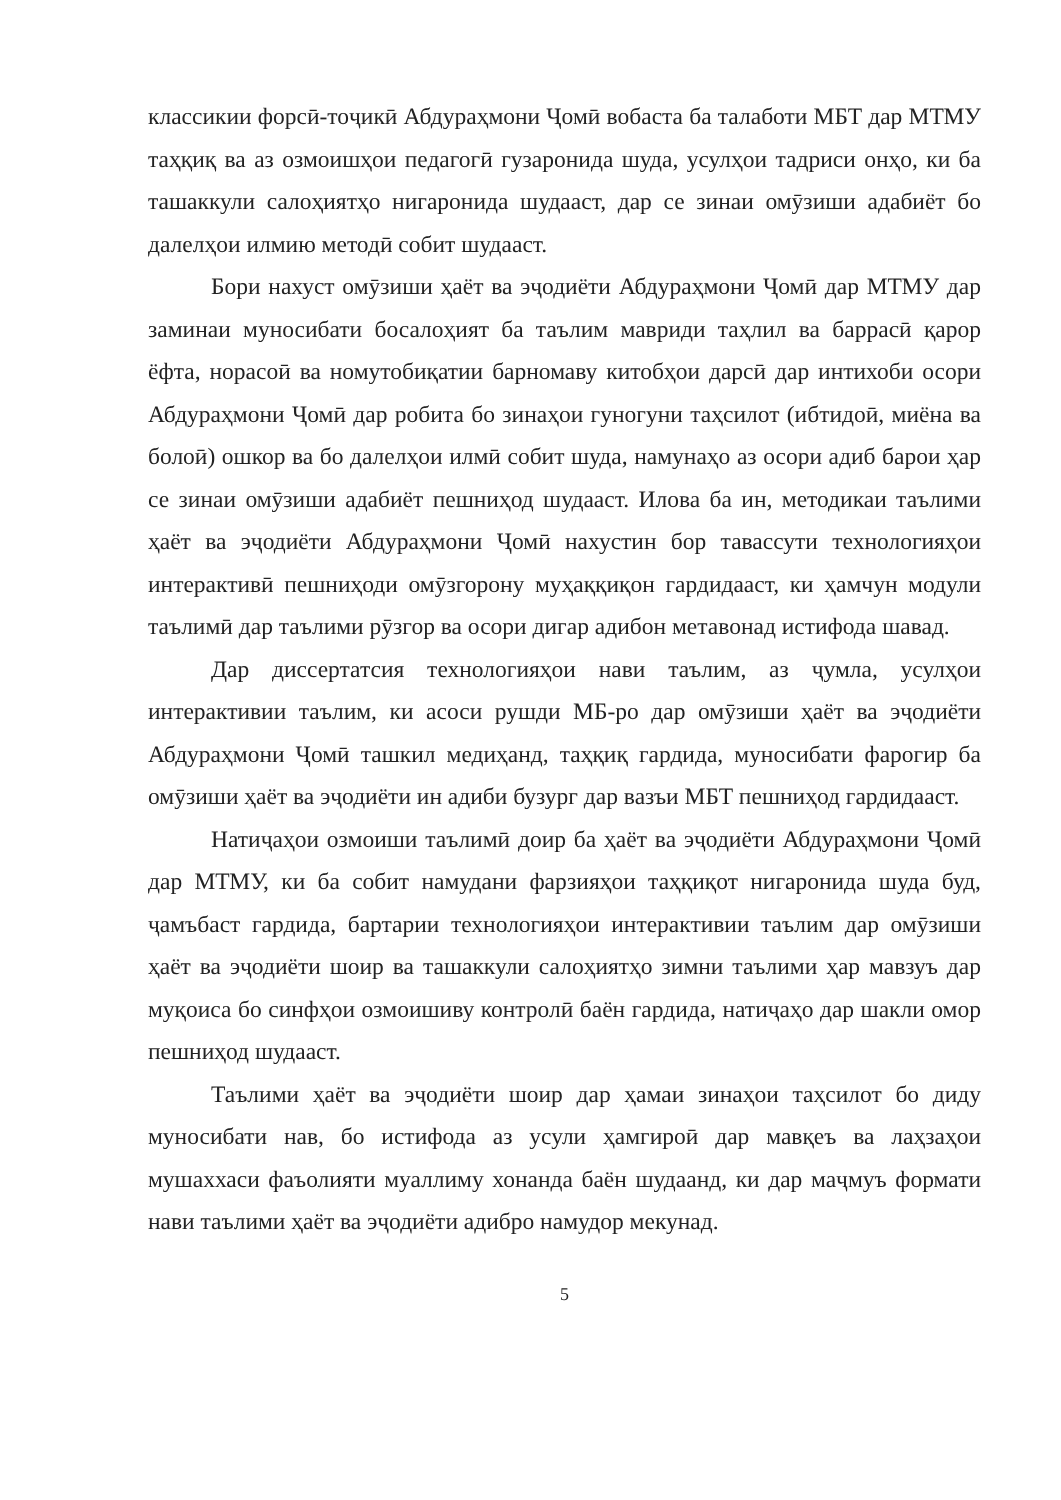классикии форсӣ-тоҷикӣ Абдураҳмони Ҷомӣ вобаста ба талаботи МБТ дар МТМУ таҳқиқ ва аз озмоишҳои педагогӣ гузаронида шуда, усулҳои тадриси онҳо, ки ба ташаккули салоҳиятҳо нигаронида шудааст, дар се зинаи омӯзиши адабиёт бо далелҳои илмию методӣ собит шудааст.
Бори нахуст омӯзиши ҳаёт ва эҷодиёти Абдураҳмони Ҷомӣ дар МТМУ дар заминаи муносибати босалоҳият ба таълим мавриди таҳлил ва баррасӣ қарор ёфта, норасоӣ ва номутобиқатии барномаву китобҳои дарсӣ дар интихоби осори Абдураҳмони Ҷомӣ дар робита бо зинаҳои гуногуни таҳсилот (ибтидоӣ, миёна ва болоӣ) ошкор ва бо далелҳои илмӣ собит шуда, намунаҳо аз осори адиб барои ҳар се зинаи омӯзиши адабиёт пешниҳод шудааст. Илова ба ин, методикаи таълими ҳаёт ва эҷодиёти Абдураҳмони Ҷомӣ нахустин бор тавассути технологияҳои интерактивӣ пешниҳоди омӯзгорону муҳаққиқон гардидааст, ки ҳамчун модули таълимӣ дар таълими рӯзгор ва осори дигар адибон метавонад истифода шавад.
Дар диссертатсия технологияҳои нави таълим, аз ҷумла, усулҳои интерактивии таълим, ки асоси рушди МБ-ро дар омӯзиши ҳаёт ва эҷодиёти Абдураҳмони Ҷомӣ ташкил медиҳанд, таҳқиқ гардида, муносибати фарогир ба омӯзиши ҳаёт ва эҷодиёти ин адиби бузург дар вазъи МБТ пешниҳод гардидааст.
Натиҷаҳои озмоиши таълимӣ доир ба ҳаёт ва эҷодиёти Абдураҳмони Ҷомӣ дар МТМУ, ки ба собит намудани фарзияҳои таҳқиқот нигаронида шуда буд, ҷамъбаст гардида, бартарии технологияҳои интерактивии таълим дар омӯзиши ҳаёт ва эҷодиёти шоир ва ташаккули салоҳиятҳо зимни таълими ҳар мавзуъ дар муқоиса бо синфҳои озмоишиву контролӣ баён гардида, натиҷаҳо дар шакли омор пешниҳод шудааст.
Таълими ҳаёт ва эҷодиёти шоир дар ҳамаи зинаҳои таҳсилот бо диду муносибати нав, бо истифода аз усули ҳамгироӣ дар мавқеъ ва лаҳзаҳои мушаххаси фаъолияти муаллиму хонанда баён шудаанд, ки дар маҷмуъ формати нави таълими ҳаёт ва эҷодиёти адибро намудор мекунад.
5